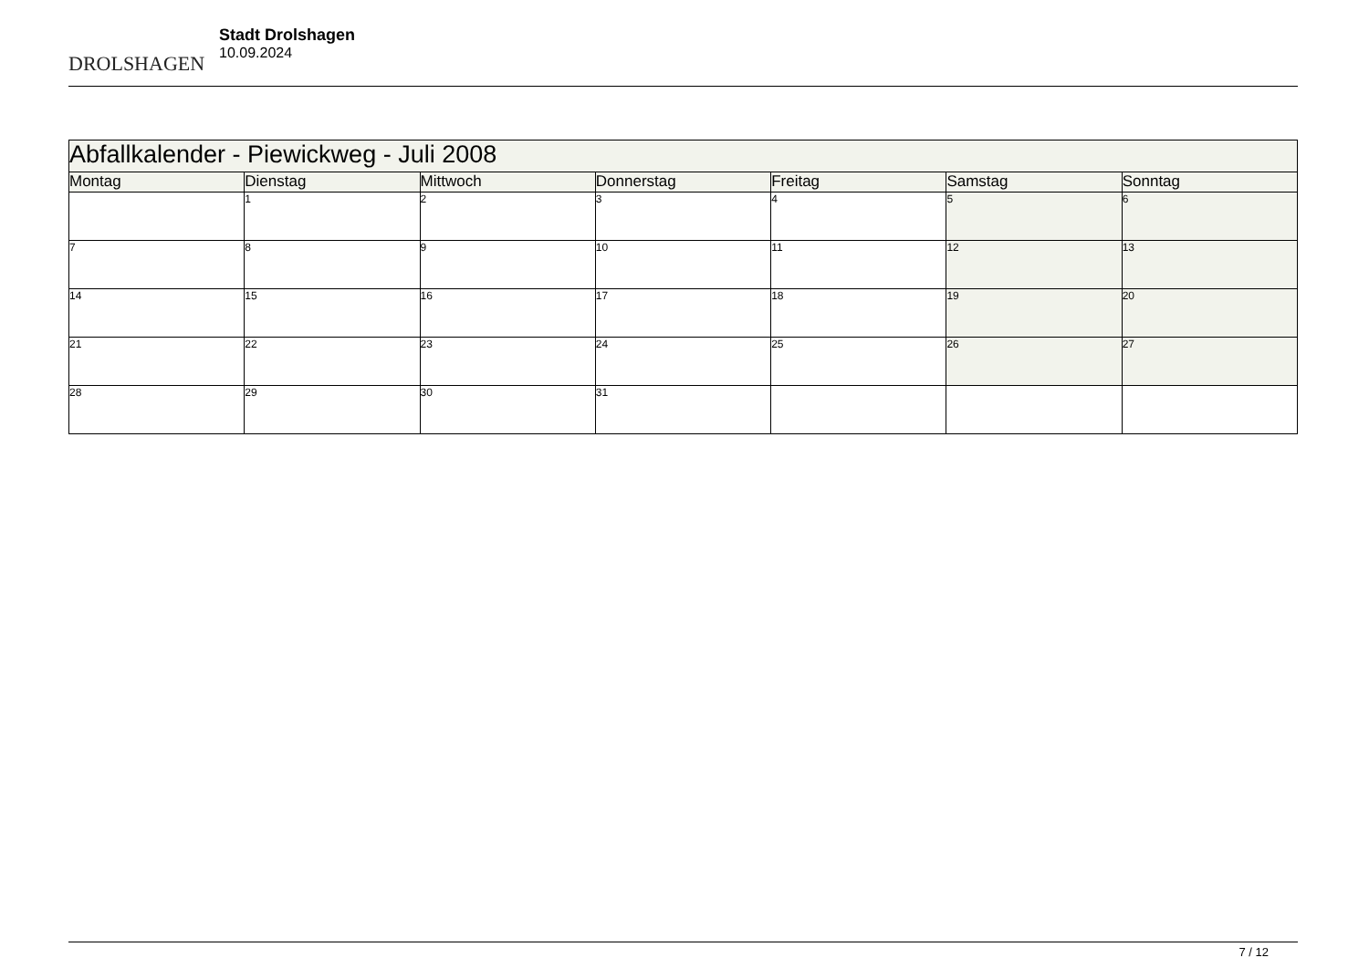DROLSHAGEN
Stadt Drolshagen
10.09.2024
| Abfallkalender - Piewickweg - Juli 2008 | | | | | | |
| Montag | Dienstag | Mittwoch | Donnerstag | Freitag | Samstag | Sonntag |
| | 1 | 2 | 3 | 4 | 5 | 6 |
| 7 | 8 | 9 | 10 | 11 | 12 | 13 |
| 14 | 15 | 16 | 17 | 18 | 19 | 20 |
| 21 | 22 | 23 | 24 | 25 | 26 | 27 |
| 28 | 29 | 30 | 31 | | | |
7 / 12